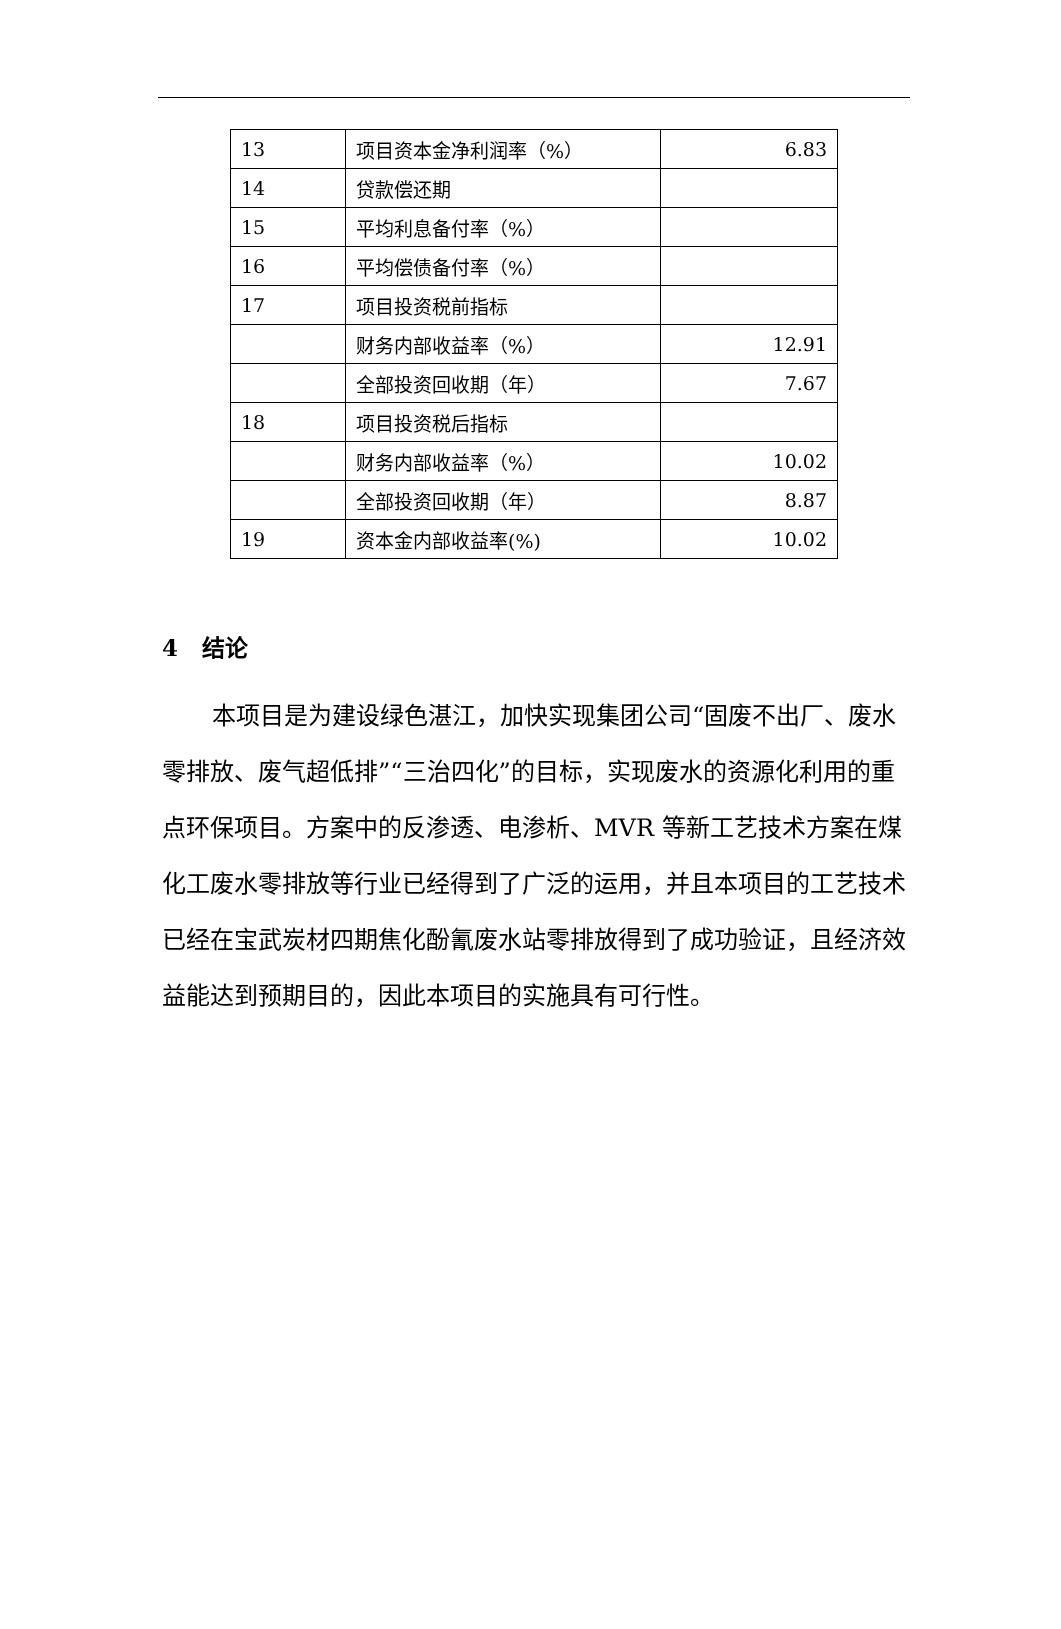| 13 | 项目资本金净利润率（%） | 6.83 |
| 14 | 贷款偿还期 | |
| 15 | 平均利息备付率（%） | |
| 16 | 平均偿债备付率（%） | |
| 17 | 项目投资税前指标 | |
| | 财务内部收益率（%） | 12.91 |
| | 全部投资回收期（年） | 7.67 |
| 18 | 项目投资税后指标 | |
| | 财务内部收益率（%） | 10.02 |
| | 全部投资回收期（年） | 8.87 |
| 19 | 资本金内部收益率(%) | 10.02 |
4 结论
本项目是为建设绿色湛江，加快实现集团公司“固废不出厂、废水零排放、废气超低排”“三治四化”的目标，实现废水的资源化利用的重点环保项目。方案中的反渗透、电渗析、MVR 等新工艺技术方案在煤化工废水零排放等行业已经得到了广泛的运用，并且本项目的工艺技术已经在宝武炭材四期焦化酚氰废水站零排放得到了成功验证，且经济效益能达到预期目的，因此本项目的实施具有可行性。